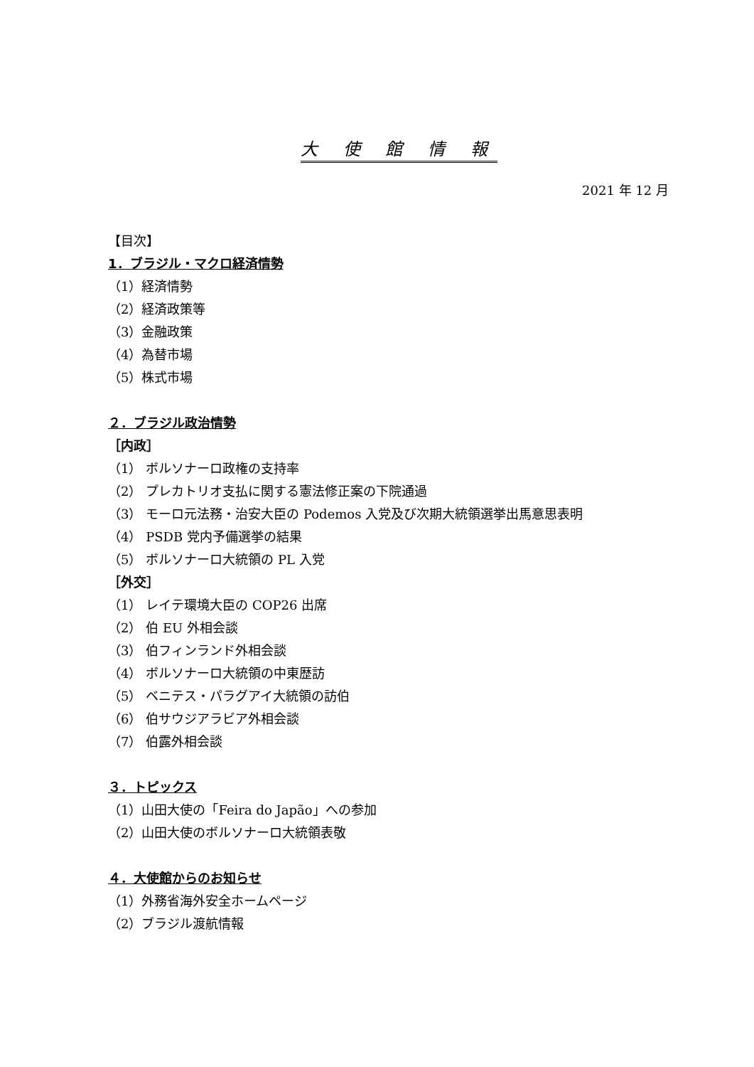大 使 館 情 報
2021 年 12 月
【目次】
1．ブラジル・マクロ経済情勢
（1）経済情勢
（2）経済政策等
（3）金融政策
（4）為替市場
（5）株式市場
２．ブラジル政治情勢
［内政］
（1） ボルソナーロ政権の支持率
（2） プレカトリオ支払に関する憲法修正案の下院通過
（3） モーロ元法務・治安大臣の Podemos 入党及び次期大統領選挙出馬意思表明
（4） PSDB 党内予備選挙の結果
（5） ボルソナーロ大統領の PL 入党
［外交］
（1） レイテ環境大臣の COP26 出席
（2） 伯 EU 外相会談
（3） 伯フィンランド外相会談
（4） ボルソナーロ大統領の中東歴訪
（5） ベニテス・パラグアイ大統領の訪伯
（6） 伯サウジアラビア外相会談
（7） 伯露外相会談
３．トピックス
（1）山田大使の「Feira do Japão」への参加
（2）山田大使のボルソナーロ大統領表敬
４．大使館からのお知らせ
（1）外務省海外安全ホームページ
（2）ブラジル渡航情報